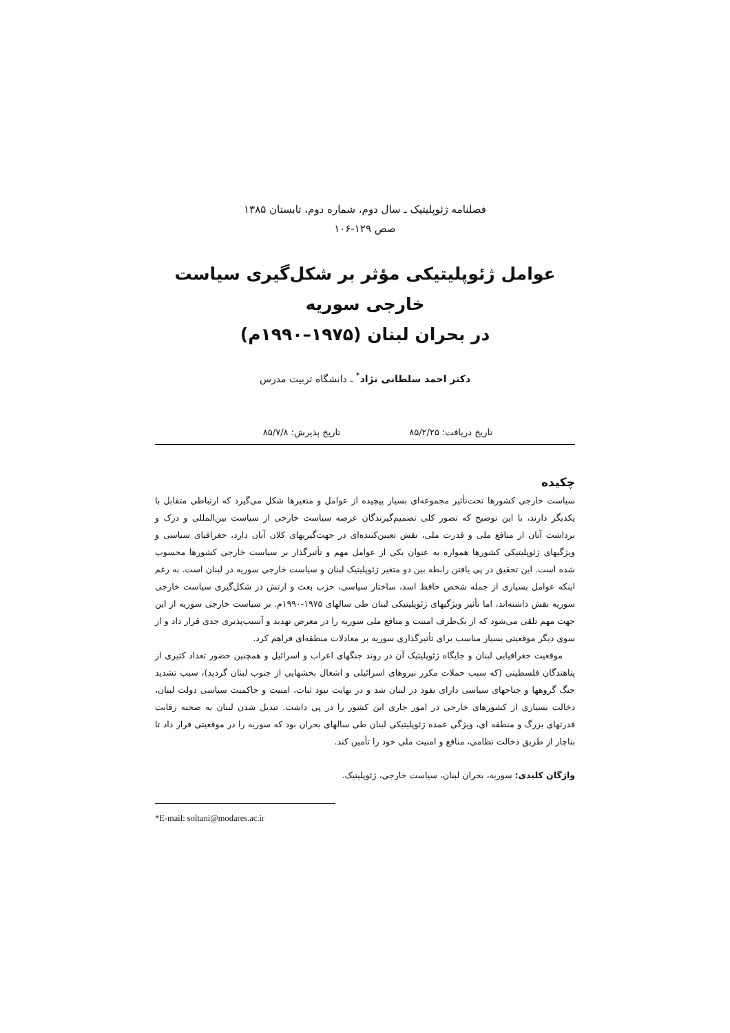فصلنامه ژئوپلیتیک ـ سال دوم، شماره دوم، تابستان ۱۳۸۵
صص ۱۲۹-۱۰۶
عوامل ژئوپلیتیکی مؤثر بر شکل‌گیری سیاست خارجی سوریه
در بحران لبنان (۱۹۷۵–۱۹۹۰م)
دکتر احمد سلطانی نژاد<sup>*</sup> ـ دانشگاه تربیت مدرس
تاریخ دریافت: ۸۵/۲/۲۵ تاریخ پذیرش: ۸۵/۷/۸
چکیده
سیاست خارجی کشورها تحت‌تأثیر مجموعه‌ای بسیار پیچیده از عوامل و متغیرها شکل می‌گیرد که ارتباطی متقابل با یکدیگر دارند، با این توضیح که تصور کلی تصمیم‌گیرندگان عرصه سیاست خارجی از سیاست بین‌المللی و درک و برداشت آنان از منافع ملی و قدرت ملی، نقش تعیین‌کننده‌ای در جهت‌گیریهای کلان آنان دارد، جغرافیای سیاسی و ویژگیهای ژئوپلیتیکی کشورها همواره به عنوان یکی از عوامل مهم و تأثیرگذار بر سیاست خارجی کشورها محسوب شده است. این تحقیق در پی یافتن رابطه بین دو متغیر ژئوپلیتیک لبنان و سیاست خارجی سوریه در لبنان است. به رغم اینکه عوامل بسیاری از جمله شخص حافظ اسد، ساختار سیاسی، حزب بعث و ارتش در شکل‌گیری سیاست خارجی سوریه نقش داشته‌اند، اما تأثیر ویژگیهای ژئوپلیتیکی لبنان طی سالهای ۱۹۷۵-۱۹۹۰م. بر سیاست خارجی سوریه از این جهت مهم تلقی می‌شود که از یک‌طرف امنیت و منافع ملی سوریه را در معرض تهدید و آسیب‌پذیری جدی قرار داد و از سوی دیگر موقعیتی بسیار مناسب برای تأثیرگذاری سوریه بر معادلات منطقه‌ای فراهم کرد.
موقعیت جغرافیایی لبنان و جایگاه ژئوپلیتیک آن در روند جنگهای اعراب و اسرائیل و همچنین حضور تعداد کثیری از پناهندگان فلسطینی (که سبب حملات مکرر نیروهای اسرائیلی و اشغال بخشهایی از جنوب لبنان گردید)، سبب تشدید جنگ گروهها و جناحهای سیاسی دارای نفوذ در لبنان شد و در نهایت نبود ثبات، امنیت و حاکمیت سیاسی دولت لبنان، دخالت بسیاری از کشورهای خارجی در امور جاری این کشور را در پی داشت. تبدیل شدن لبنان به صحنه رقابت قدرتهای بزرگ و منطقه ای، ویژگی عمده ژئوپلیتیکی لبنان طی سالهای بحران بود که سوریه را در موقعیتی قرار داد تا بناچار از طریق دخالت نظامی، منافع و امنیت ملی خود را تأمین کند.
واژگان کلیدی: سوریه، بحران لبنان، سیاست خارجی، ژئوپلیتیک.
*E-mail: soltani@modares.ac.ir